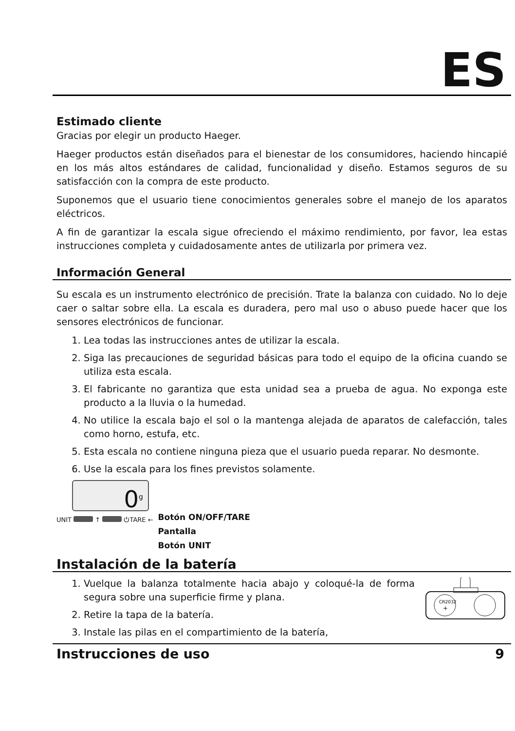ES
Estimado cliente
Gracias por elegir un producto Haeger.
Haeger productos están diseñados para el bienestar de los consumidores, haciendo hincapié en los más altos estándares de calidad, funcionalidad y diseño. Estamos seguros de su satisfacción con la compra de este producto.
Suponemos que el usuario tiene conocimientos generales sobre el manejo de los aparatos eléctricos.
A fin de garantizar la escala sigue ofreciendo el máximo rendimiento, por favor, lea estas instrucciones completa y cuidadosamente antes de utilizarla por primera vez.
Información General
Su escala es un instrumento electrónico de precisión. Trate la balanza con cuidado. No lo deje caer o saltar sobre ella. La escala es duradera, pero mal uso o abuso puede hacer que los sensores electrónicos de funcionar.
1. Lea todas las instrucciones antes de utilizar la escala.
2. Siga las precauciones de seguridad básicas para todo el equipo de la oficina cuando se utiliza esta escala.
3. El fabricante no garantiza que esta unidad sea a prueba de agua. No exponga este producto a la lluvia o la humedad.
4. No utilice la escala bajo el sol o la mantenga alejada de aparatos de calefacción, tales como horno, estufa, etc.
5. Esta escala no contiene ninguna pieza que el usuario pueda reparar. No desmonte.
6. Use la escala para los fines previstos solamente.
0<sup>g</sup>
UNIT ↑ ⏻TARE ←
Botón ON/OFF/TARE
Pantalla
Botón UNIT
Instalación de la batería
1. Vuelque la balanza totalmente hacia abajo y coloqué-la de forma segura sobre una superficie firme y plana.
2. Retire la tapa de la batería.
3. Instale las pilas en el compartimiento de la batería,
CR2032
+
Instrucciones de uso 9